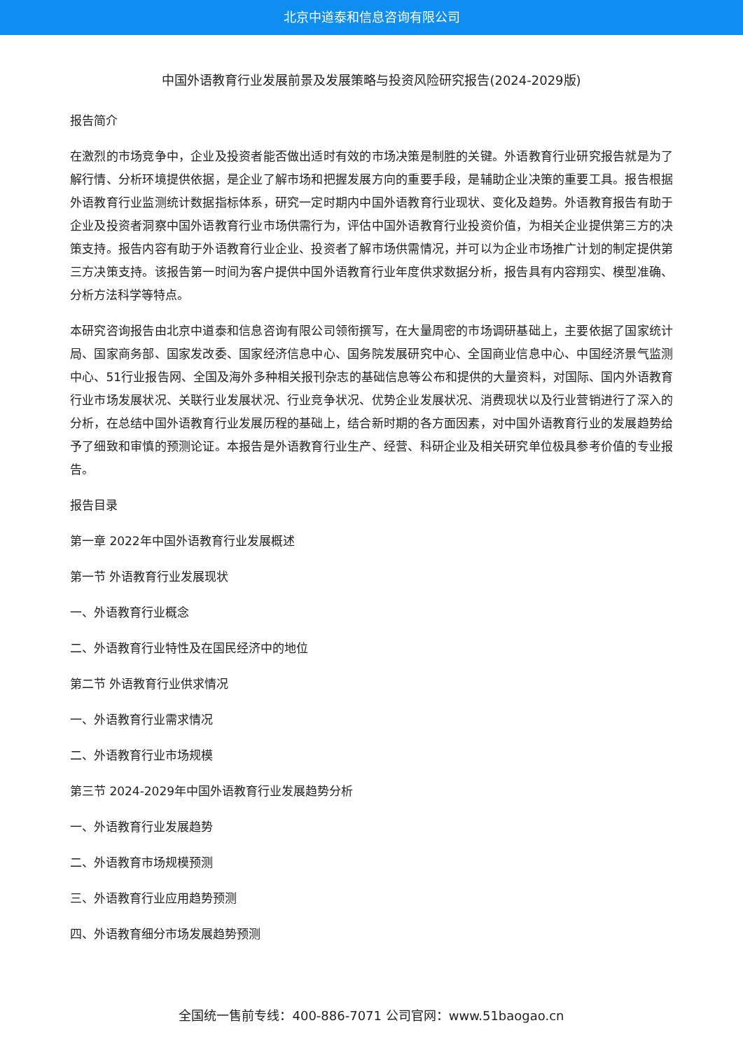北京中道泰和信息咨询有限公司
中国外语教育行业发展前景及发展策略与投资风险研究报告(2024-2029版)
报告简介
在激烈的市场竞争中，企业及投资者能否做出适时有效的市场决策是制胜的关键。外语教育行业研究报告就是为了解行情、分析环境提供依据，是企业了解市场和把握发展方向的重要手段，是辅助企业决策的重要工具。报告根据外语教育行业监测统计数据指标体系，研究一定时期内中国外语教育行业现状、变化及趋势。外语教育报告有助于企业及投资者洞察中国外语教育行业市场供需行为，评估中国外语教育行业投资价值，为相关企业提供第三方的决策支持。报告内容有助于外语教育行业企业、投资者了解市场供需情况，并可以为企业市场推广计划的制定提供第三方决策支持。该报告第一时间为客户提供中国外语教育行业年度供求数据分析，报告具有内容翔实、模型准确、分析方法科学等特点。
本研究咨询报告由北京中道泰和信息咨询有限公司领衔撰写，在大量周密的市场调研基础上，主要依据了国家统计局、国家商务部、国家发改委、国家经济信息中心、国务院发展研究中心、全国商业信息中心、中国经济景气监测中心、51行业报告网、全国及海外多种相关报刊杂志的基础信息等公布和提供的大量资料，对国际、国内外语教育行业市场发展状况、关联行业发展状况、行业竞争状况、优势企业发展状况、消费现状以及行业营销进行了深入的分析，在总结中国外语教育行业发展历程的基础上，结合新时期的各方面因素，对中国外语教育行业的发展趋势给予了细致和审慎的预测论证。本报告是外语教育行业生产、经营、科研企业及相关研究单位极具参考价值的专业报告。
报告目录
第一章 2022年中国外语教育行业发展概述
第一节 外语教育行业发展现状
一、外语教育行业概念
二、外语教育行业特性及在国民经济中的地位
第二节 外语教育行业供求情况
一、外语教育行业需求情况
二、外语教育行业市场规模
第三节 2024-2029年中国外语教育行业发展趋势分析
一、外语教育行业发展趋势
二、外语教育市场规模预测
三、外语教育行业应用趋势预测
四、外语教育细分市场发展趋势预测
全国统一售前专线：400-886-7071 公司官网：www.51baogao.cn